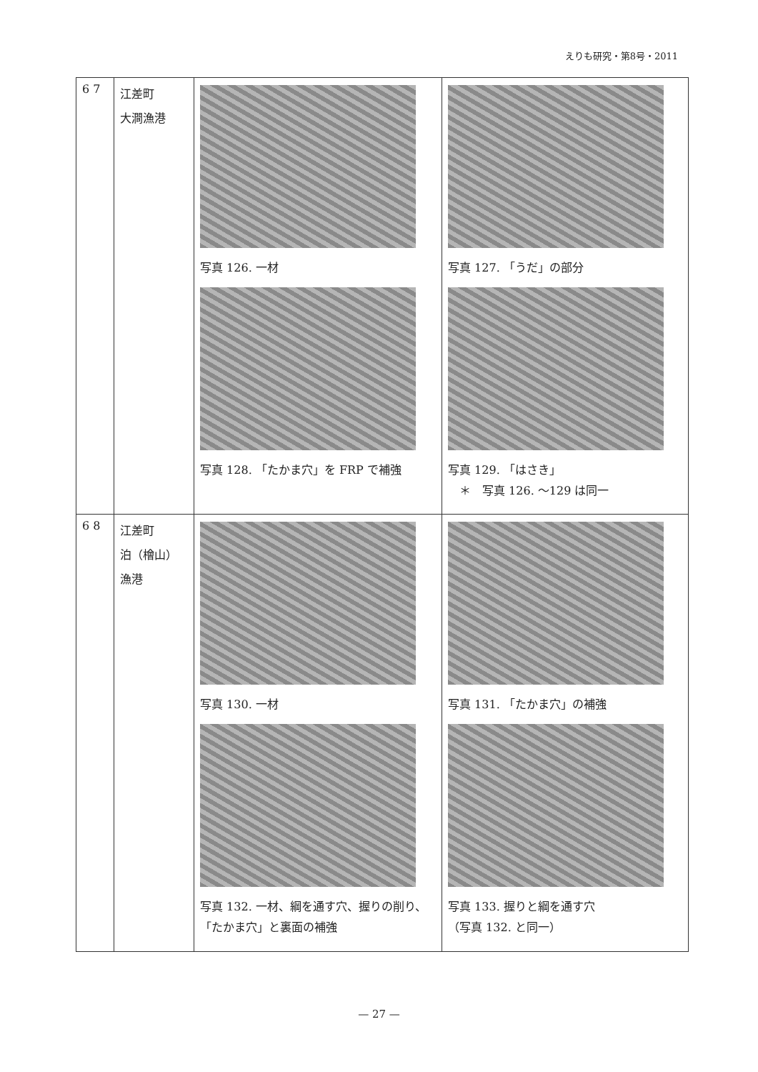えりも研究・第8号・2011
| 6 7 | 江差町 大澗漁港 | 写真 126. 一材 写真 128. 「たかま穴」を FRP で補強 | 写真 127. 「うだ」の部分 写真 129. 「はさき」 ＊ 写真 126. ～129 は同一 |
| 6 8 | 江差町 泊（檜山） 漁港 | 写真 130. 一材 写真 132. 一材、綱を通す穴、握りの削り、「たかま穴」と裏面の補強 | 写真 131. 「たかま穴」の補強 写真 133. 握りと綱を通す穴 （写真 132. と同一） |
— 27 —